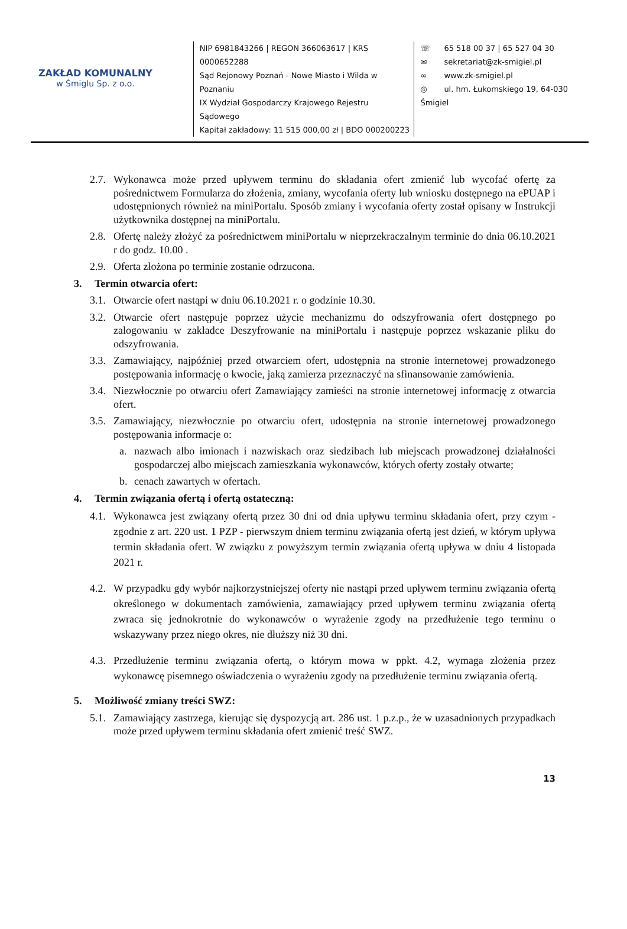ZAKŁAD KOMUNALNY
w Śmiglu Sp. z o.o.
NIP 6981843266 | REGON 366063617 | KRS 0000652288
Sąd Rejonowy Poznań - Nowe Miasto i Wilda w Poznaniu
IX Wydział Gospodarczy Krajowego Rejestru Sądowego
Kapitał zakładowy: 11 515 000,00 zł | BDO 000200223
☏ 65 518 00 37 | 65 527 04 30
✉ sekretariat@zk-smigiel.pl
∞ www.zk-smigiel.pl
◎ ul. hm. Łukomskiego 19, 64-030 Śmigiel
2.7.
Wykonawca może przed upływem terminu do składania ofert zmienić lub wycofać ofertę za pośrednictwem Formularza do złożenia, zmiany, wycofania oferty lub wniosku dostępnego na ePUAP i udostępnionych również na miniPortalu. Sposób zmiany i wycofania oferty został opisany w Instrukcji użytkownika dostępnej na miniPortalu.
2.8.
Ofertę należy złożyć za pośrednictwem miniPortalu w nieprzekraczalnym terminie do dnia 06.10.2021 r do godz. 10.00 .
2.9.
Oferta złożona po terminie zostanie odrzucona.
3. Termin otwarcia ofert:
3.1.
Otwarcie ofert nastąpi w dniu 06.10.2021 r. o godzinie 10.30.
3.2.
Otwarcie ofert następuje poprzez użycie mechanizmu do odszyfrowania ofert dostępnego po zalogowaniu w zakładce Deszyfrowanie na miniPortalu i następuje poprzez wskazanie pliku do odszyfrowania.
3.3.
Zamawiający, najpóźniej przed otwarciem ofert, udostępnia na stronie internetowej prowadzonego postępowania informację o kwocie, jaką zamierza przeznaczyć na sfinansowanie zamówienia.
3.4.
Niezwłocznie po otwarciu ofert Zamawiający zamieści na stronie internetowej informację z otwarcia ofert.
3.5.
Zamawiający, niezwłocznie po otwarciu ofert, udostępnia na stronie internetowej prowadzonego postępowania informacje o:
a. nazwach albo imionach i nazwiskach oraz siedzibach lub miejscach prowadzonej działalności gospodarczej albo miejscach zamieszkania wykonawców, których oferty zostały otwarte;
b. cenach zawartych w ofertach.
4. Termin związania ofertą i ofertą ostateczną:
4.1.
Wykonawca jest związany ofertą przez 30 dni od dnia upływu terminu składania ofert, przy czym - zgodnie z art. 220 ust. 1 PZP - pierwszym dniem terminu związania ofertą jest dzień, w którym upływa termin składania ofert. W związku z powyższym termin związania ofertą upływa w dniu 4 listopada 2021 r.
4.2.
W przypadku gdy wybór najkorzystniejszej oferty nie nastąpi przed upływem terminu związania ofertą określonego w dokumentach zamówienia, zamawiający przed upływem terminu związania ofertą zwraca się jednokrotnie do wykonawców o wyrażenie zgody na przedłużenie tego terminu o wskazywany przez niego okres, nie dłuższy niż 30 dni.
4.3.
Przedłużenie terminu związania ofertą, o którym mowa w ppkt. 4.2, wymaga złożenia przez wykonawcę pisemnego oświadczenia o wyrażeniu zgody na przedłużenie terminu związania ofertą.
5. Możliwość zmiany treści SWZ:
5.1.
Zamawiający zastrzega, kierując się dyspozycją art. 286 ust. 1 p.z.p., że w uzasadnionych przypadkach może przed upływem terminu składania ofert zmienić treść SWZ.
13